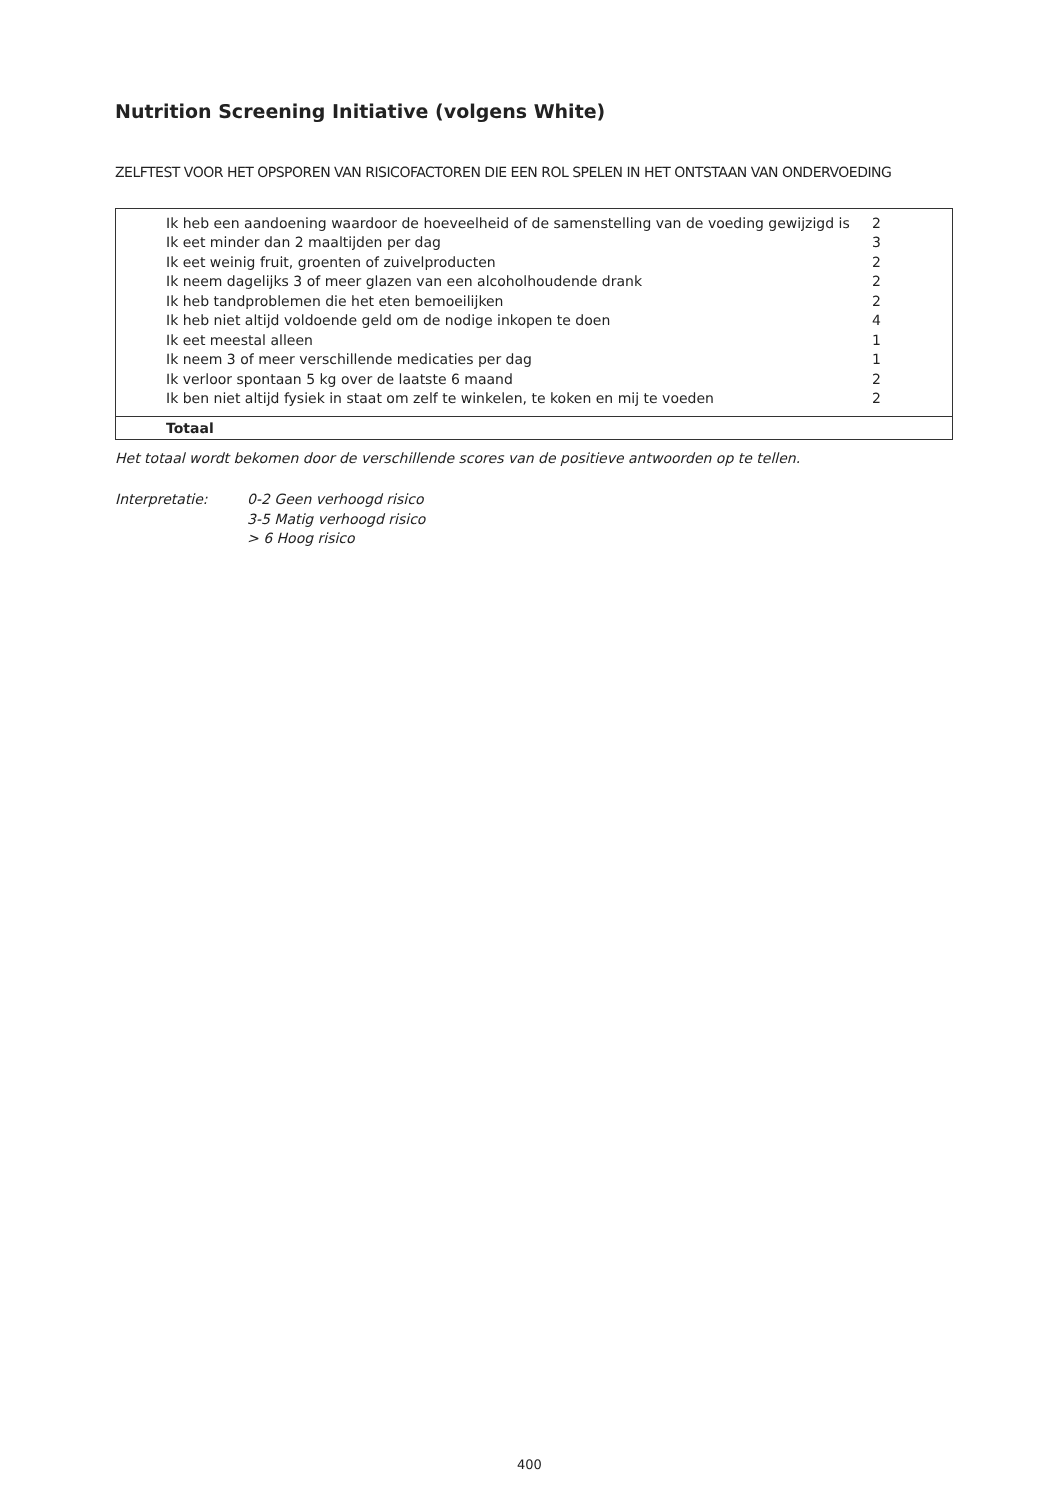Nutrition Screening Initiative (volgens White)
ZELFTEST VOOR HET OPSPOREN VAN RISICOFACTOREN DIE EEN ROL SPELEN IN HET ONTSTAAN VAN ONDERVOEDING
| Ik heb een aandoening waardoor de hoeveelheid of de samenstelling van de voeding gewijzigd is | 2 |
| Ik eet minder dan 2 maaltijden per dag | 3 |
| Ik eet weinig fruit, groenten of zuivelproducten | 2 |
| Ik neem dagelijks 3 of meer glazen van een alcoholhoudende drank | 2 |
| Ik heb tandproblemen die het eten bemoeilijken | 2 |
| Ik heb niet altijd voldoende geld om de nodige inkopen te doen | 4 |
| Ik eet meestal alleen | 1 |
| Ik neem 3 of meer verschillende medicaties per dag | 1 |
| Ik verloor spontaan 5 kg over de laatste 6 maand | 2 |
| Ik ben niet altijd fysiek in staat om zelf te winkelen, te koken en mij te voeden | 2 |
| Totaal | |
Het totaal wordt bekomen door de verschillende scores van de positieve antwoorden op te tellen.
Interpretatie: 0-2 Geen verhoogd risico
3-5 Matig verhoogd risico
> 6 Hoog risico
400